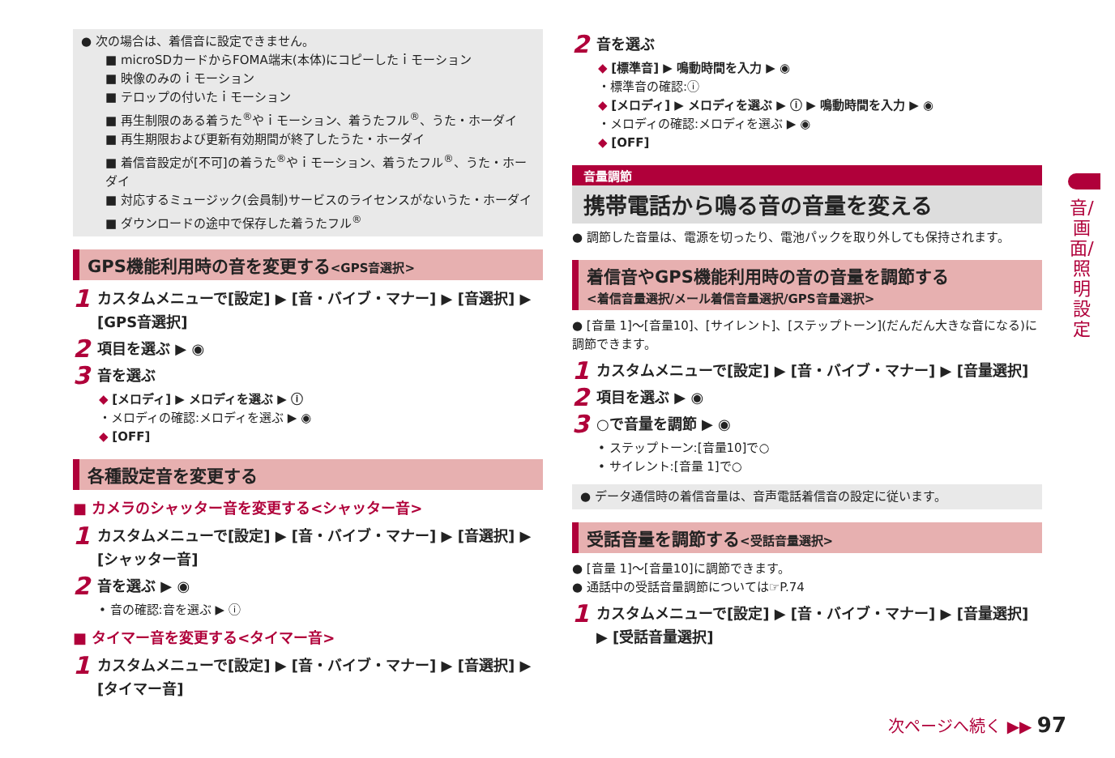● 次の場合は、着信音に設定できません。
■ microSDカードからFOMA端末(本体)にコピーしたｉモーション
■ 映像のみのｉモーション
■ テロップの付いたｉモーション
■ 再生制限のある着うた<sup>®</sup>やｉモーション、着うたフル<sup>®</sup>、うた・ホーダイ
■ 再生期限および更新有効期間が終了したうた・ホーダイ
■ 着信音設定が[不可]の着うた<sup>®</sup>やｉモーション、着うたフル<sup>®</sup>、うた・ホーダイ
■ 対応するミュージック(会員制)サービスのライセンスがないうた・ホーダイ
■ ダウンロードの途中で保存した着うたフル<sup>®</sup>
GPS機能利用時の音を変更する<GPS音選択>
1 カスタムメニューで[設定] ▶ [音・バイブ・マナー] ▶ [音選択] ▶ [GPS音選択]
2 項目を選ぶ ▶ ◉
3 音を選ぶ
◆ [メロディ] ▶ メロディを選ぶ ▶ ⓘ
・メロディの確認:メロディを選ぶ ▶ ◉
◆ [OFF]
各種設定音を変更する
■ カメラのシャッター音を変更する<シャッター音>
1 カスタムメニューで[設定] ▶ [音・バイブ・マナー] ▶ [音選択] ▶ [シャッター音]
2 音を選ぶ ▶ ◉
• 音の確認:音を選ぶ ▶ ⓘ
■ タイマー音を変更する<タイマー音>
1 カスタムメニューで[設定] ▶ [音・バイブ・マナー] ▶ [音選択] ▶ [タイマー音]
2 音を選ぶ
◆ [標準音] ▶ 鳴動時間を入力 ▶ ◉
・標準音の確認:ⓘ
◆ [メロディ] ▶ メロディを選ぶ ▶ ⓘ ▶ 鳴動時間を入力 ▶ ◉
・メロディの確認:メロディを選ぶ ▶ ◉
◆ [OFF]
音量調節
携帯電話から鳴る音の音量を変える
● 調節した音量は、電源を切ったり、電池パックを取り外しても保持されます。
着信音やGPS機能利用時の音の音量を調節する
<着信音量選択/メール着信音量選択/GPS音量選択>
● [音量 1]～[音量10]、[サイレント]、[ステップトーン](だんだん大きな音になる)に調節できます。
1 カスタムメニューで[設定] ▶ [音・バイブ・マナー] ▶ [音量選択]
2 項目を選ぶ ▶ ◉
3 ○で音量を調節 ▶ ◉
• ステップトーン:[音量10]で○
• サイレント:[音量 1]で○
● データ通信時の着信音量は、音声電話着信音の設定に従います。
受話音量を調節する<受話音量選択>
● [音量 1]～[音量10]に調節できます。
● 通話中の受話音量調節については☞P.74
1 カスタムメニューで[設定] ▶ [音・バイブ・マナー] ▶ [音量選択] ▶ [受話音量選択]
音/画面/照明設定
次ページへ続く ▶▶ 97